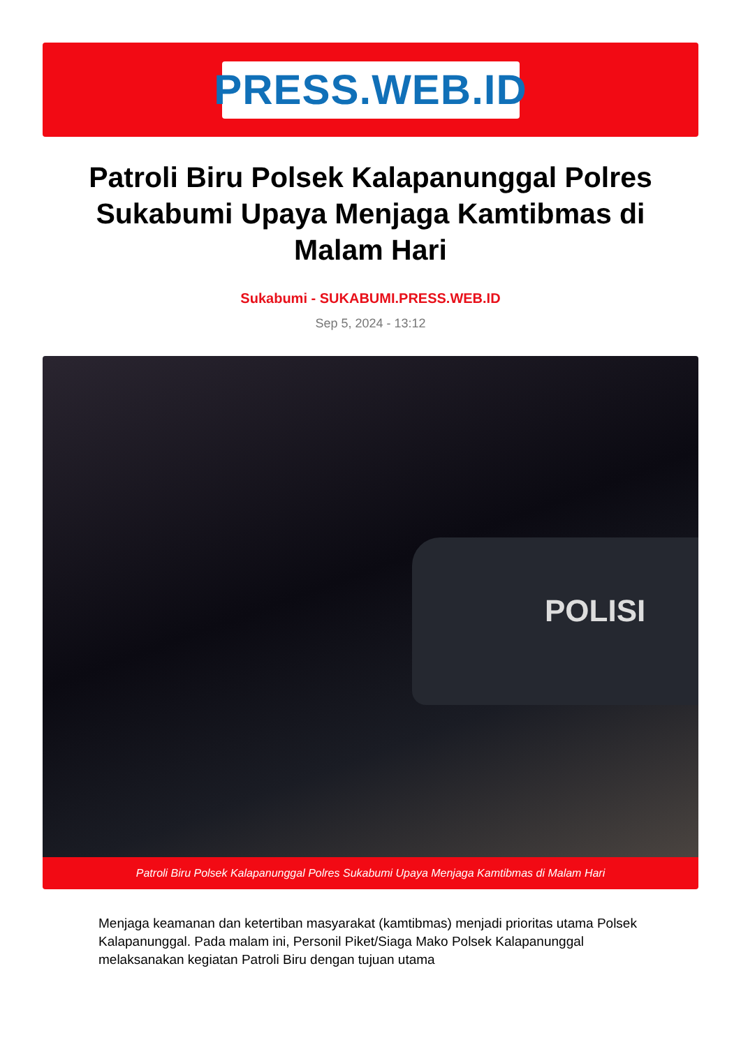PRESS.WEB.ID
Patroli Biru Polsek Kalapanunggal Polres Sukabumi Upaya Menjaga Kamtibmas di Malam Hari
Sukabumi - SUKABUMI.PRESS.WEB.ID
Sep 5, 2024 - 13:12
POLISI
Patroli Biru Polsek Kalapanunggal Polres Sukabumi Upaya Menjaga Kamtibmas di Malam Hari
Menjaga keamanan dan ketertiban masyarakat (kamtibmas) menjadi prioritas utama Polsek Kalapanunggal. Pada malam ini, Personil Piket/Siaga Mako Polsek Kalapanunggal melaksanakan kegiatan Patroli Biru dengan tujuan utama